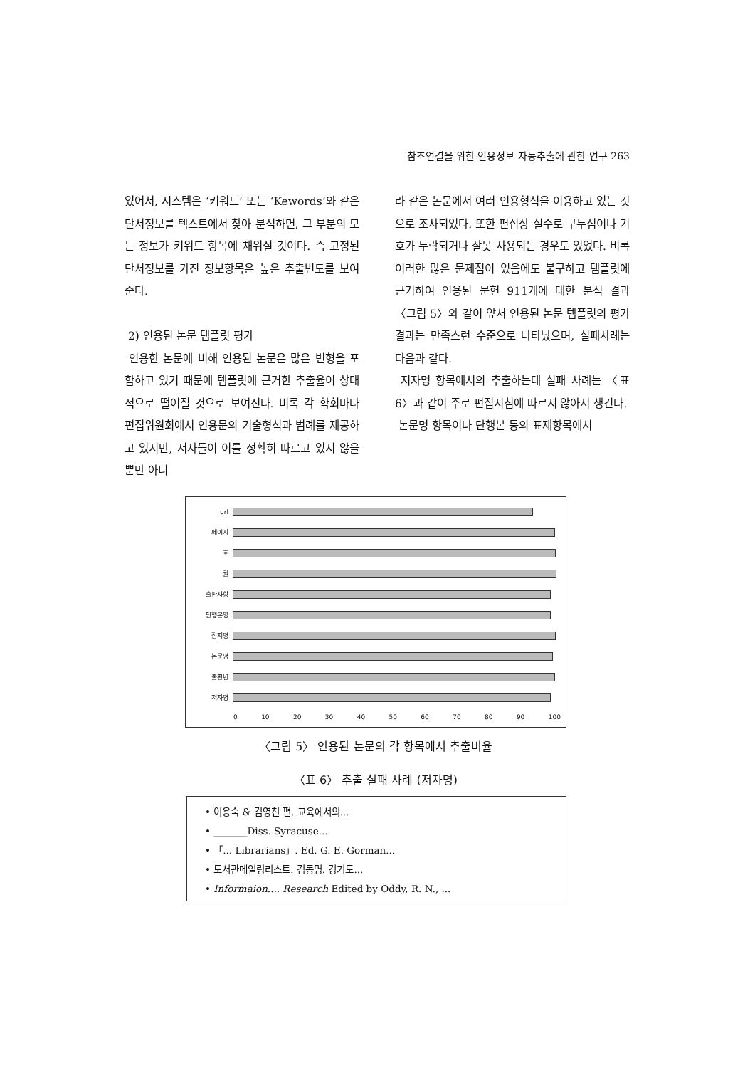참조연결을 위한 인용정보 자동추출에 관한 연구 263
있어서, 시스템은 ‘키워드’ 또는 ‘Kewords’와 같은 단서정보를 텍스트에서 찾아 분석하면, 그 부분의 모든 정보가 키워드 항목에 채워질 것이다. 즉 고정된 단서정보를 가진 정보항목은 높은 추출빈도를 보여준다.
2) 인용된 논문 템플릿 평가
인용한 논문에 비해 인용된 논문은 많은 변형을 포함하고 있기 때문에 템플릿에 근거한 추출율이 상대적으로 떨어질 것으로 보여진다. 비록 각 학회마다 편집위원회에서 인용문의 기술형식과 범례를 제공하고 있지만, 저자들이 이를 정확히 따르고 있지 않을 뿐만 아니
라 같은 논문에서 여러 인용형식을 이용하고 있는 것으로 조사되었다. 또한 편집상 실수로 구두점이나 기호가 누락되거나 잘못 사용되는 경우도 있었다. 비록 이러한 많은 문제점이 있음에도 불구하고 템플릿에 근거하여 인용된 문헌 911개에 대한 분석 결과 〈그림 5〉와 같이 앞서 인용된 논문 템플릿의 평가 결과는 만족스런 수준으로 나타났으며, 실패사례는 다음과 같다.
저자명 항목에서의 추출하는데 실패 사례는 〈표 6〉과 같이 주로 편집지침에 따르지 않아서 생긴다.
논문명 항목이나 단행본 등의 표제항목에서
url
페이지
호
권
출판사항
단행본명
잡지명
논문명
출판년
저자명
0 10 20 30 40 50 60 70 80 90 100
〈그림 5〉 인용된 논문의 각 항목에서 추출비율
〈표 6〉 추출 실패 사례 (저자명)
• 이용숙 & 김영천 편. 교육에서의...
• _______Diss. Syracuse...
• 「... Librarians」. Ed. G. E. Gorman...
• 도서관메일링리스트. 김동명. 경기도...
• Informaion.... Research Edited by Oddy, R. N., ...